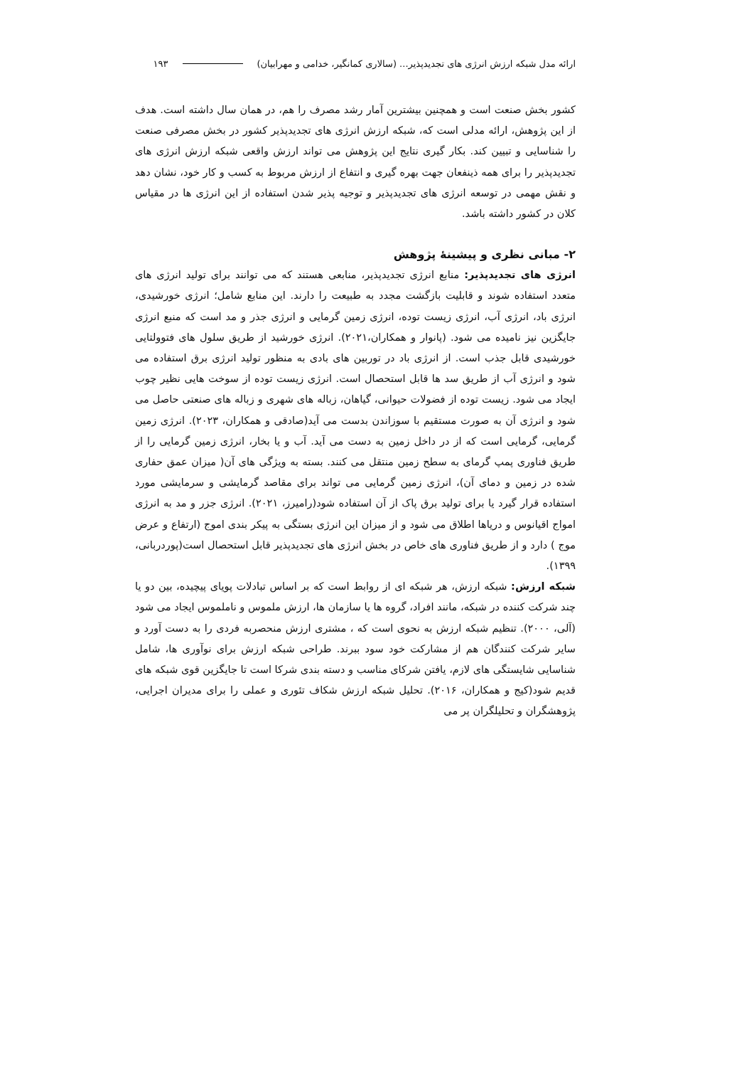ارائه مدل شبکه ارزش انرژی های تجدیدپذیر... (سالاری کمانگیر، خدامی و مهرابیان) ۱۹۳
کشور بخش صنعت است و همچنین بیشترین آمار رشد مصرف را هم، در همان سال داشته است. هدف از این پژوهش، ارائه مدلی است که، شبکه ارزش انرژی های تجدیدپذیر کشور در بخش مصرفی صنعت را شناسایی و تبیین کند. بکار گیری نتایج این پژوهش می تواند ارزش واقعی شبکه ارزش انرژی های تجدیدپذیر را برای همه ذینفعان جهت بهره گیری و انتفاع از ارزش مربوط به کسب و کار خود، نشان دهد و نقش مهمی در توسعه انرژی های تجدیدپذیر و توجیه پذیر شدن استفاده از این انرژی ها در مقیاس کلان در کشور داشته باشد.
۲- مبانی نظری و پیشینهٔ پژوهش
انرژی های تجدیدپذیر: منابع انرژی تجدیدپذیر، منابعی هستند که می توانند برای تولید انرژی های متعدد استفاده شوند و قابلیت بازگشت مجدد به طبیعت را دارند. این منابع شامل؛ انرژی خورشیدی، انرژی باد، انرژی آب، انرژی زیست توده، انرژی زمین گرمایی و انرژی جذر و مد است که منبع انرژی جایگزین نیز نامیده می شود. (پانوار و همکاران،۲۰۲۱). انرژی خورشید از طریق سلول های فتوولتایی خورشیدی قابل جذب است. از انرژی باد در توربین های بادی به منظور تولید انرژی برق استفاده می شود و انرژی آب از طریق سد ها قابل استحصال است. انرژی زیست توده از سوخت هایی نظیر چوب ایجاد می شود. زیست توده از فضولات حیوانی، گیاهان، زباله های شهری و زباله های صنعتی حاصل می شود و انرژی آن به صورت مستقیم با سوزاندن بدست می آید(صادقی و همکاران، ۲۰۲۳). انرژی زمین گرمایی، گرمایی است که از در داخل زمین به دست می آید. آب و یا بخار، انرژی زمین گرمایی را از طریق فناوری پمپ گرمای به سطح زمین منتقل می کنند. بسته به ویژگی های آن( میزان عمق حفاری شده در زمین و دمای آن)، انرژی زمین گرمایی می تواند برای مقاصد گرمایشی و سرمایشی مورد استفاده قرار گیرد یا برای تولید برق پاک از آن استفاده شود(رامیرز، ۲۰۲۱). انرژی جزر و مد به انرژی امواج اقیانوس و دریاها اطلاق می شود و از میزان این انرژی بستگی به پیکر بندی اموج (ارتفاع و عرض موج ) دارد و از طریق فناوری های خاص در بخش انرژی های تجدیدپذیر قابل استحصال است(پوردربانی، ۱۳۹۹).
شبکه ارزش: شبکه ارزش، هر شبکه ای از روابط است که بر اساس تبادلات پویای پیچیده، بین دو یا چند شرکت کننده در شبکه، مانند افراد، گروه ها یا سازمان ها، ارزش ملموس و ناملموس ایجاد می شود (آلی، ۲۰۰۰). تنظیم شبکه ارزش به نحوی است که ، مشتری ارزش منحصربه فردی را به دست آورد و سایر شرکت کنندگان هم از مشارکت خود سود ببرند. طراحی شبکه ارزش برای نوآوری ها، شامل شناسایی شایستگی های لازم، یافتن شرکای مناسب و دسته بندی شرکا است تا جایگزین قوی شبکه های قدیم شود(کیج و همکاران، ۲۰۱۶). تحلیل شبکه ارزش شکاف تئوری و عملی را برای مدیران اجرایی، پژوهشگران و تحلیلگران پر می